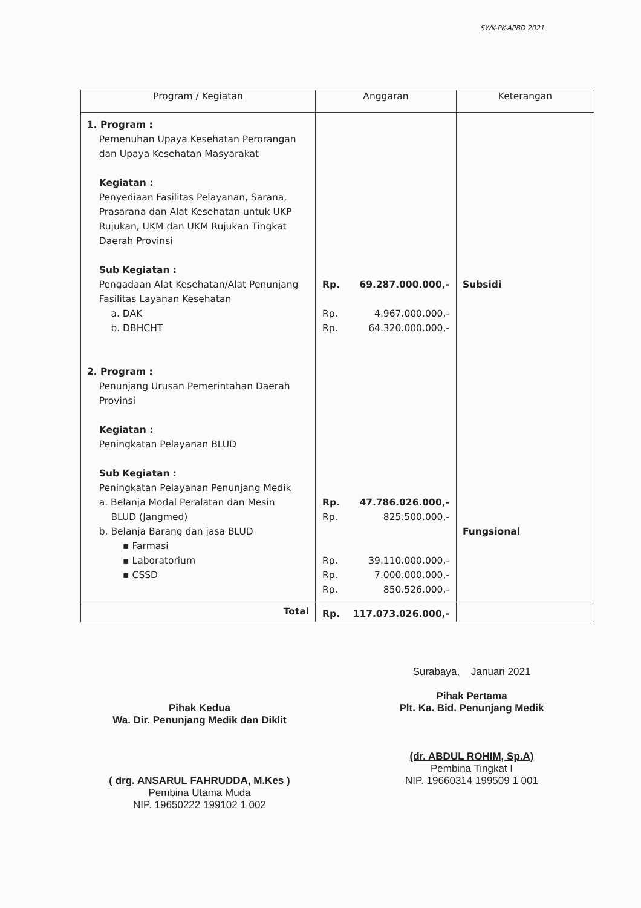SWK-PK-APBD 2021
| Program / Kegiatan | Anggaran | Keterangan |
| --- | --- | --- |
| 1. Program : Pemenuhan Upaya Kesehatan Perorangan dan Upaya Kesehatan Masyarakat Kegiatan : Penyediaan Fasilitas Pelayanan, Sarana, Prasarana dan Alat Kesehatan untuk UKP Rujukan, UKM dan UKM Rujukan Tingkat Daerah Provinsi Sub Kegiatan : Pengadaan Alat Kesehatan/Alat Penunjang Fasilitas Layanan Kesehatan a. DAK b. DBHCHT 2. Program : Penunjang Urusan Pemerintahan Daerah Provinsi Kegiatan : Peningkatan Pelayanan BLUD Sub Kegiatan : Peningkatan Pelayanan Penunjang Medik a. Belanja Modal Peralatan dan Mesin BLUD (Jangmed) b. Belanja Barang dan jasa BLUD ▪ Farmasi ▪ Laboratorium ▪ CSSD | Rp. 69.287.000.000,- Rp. 4.967.000.000,- Rp. 64.320.000.000,- Rp. 47.786.026.000,- Rp. 825.500.000,- Rp. 39.110.000.000,- Rp. 7.000.000.000,- Rp. 850.526.000,- | Subsidi Fungsional |
| Total | Rp. 117.073.026.000,- | |
Surabaya, Januari 2021
Pihak Pertama
Plt. Ka. Bid. Penunjang Medik
(dr. ABDUL ROHIM, Sp.A)
Pembina Tingkat I
NIP. 19660314 199509 1 001
Pihak Kedua
Wa. Dir. Penunjang Medik dan Diklit
( drg. ANSARUL FAHRUDDA, M.Kes )
Pembina Utama Muda
NIP. 19650222 199102 1 002